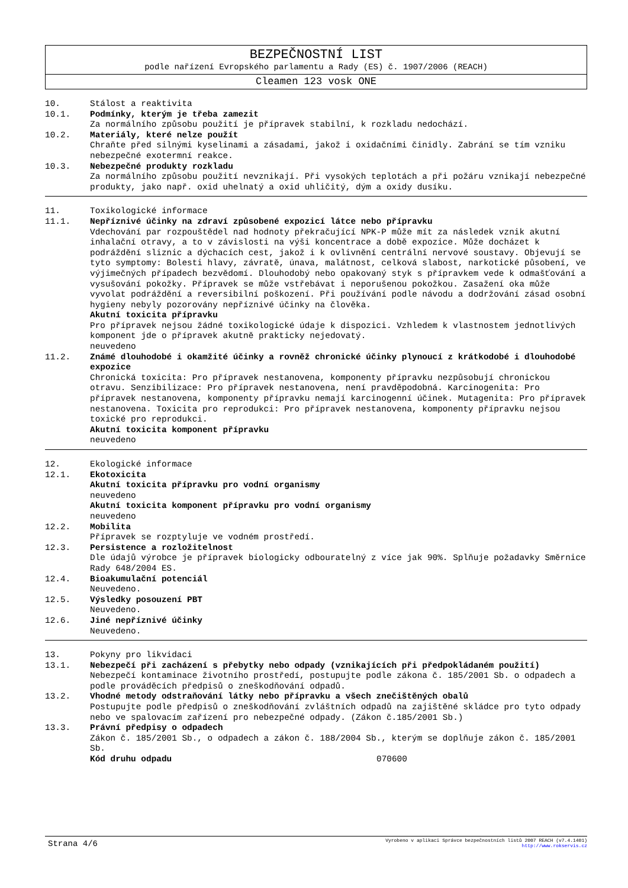BEZPEČNOSTNÍ LIST
podle nařízení Evropského parlamentu a Rady (ES) č. 1907/2006 (REACH)
Cleamen 123 vosk ONE
10. Stálost a reaktivita
10.1. Podmínky, kterým je třeba zamezit
Za normálního způsobu použití je přípravek stabilní, k rozkladu nedochází.
10.2. Materiály, které nelze použít
Chraňte před silnými kyselinami a zásadami, jakož i oxidačními činidly. Zabrání se tím vzniku nebezpečné exotermní reakce.
10.3. Nebezpečné produkty rozkladu
Za normálního způsobu použití nevznikají. Při vysokých teplotách a při požáru vznikají nebezpečné produkty, jako např. oxid uhelnatý a oxid uhličitý, dým a oxidy dusíku.
11. Toxikologické informace
11.1. Nepříznivé účinky na zdraví způsobené expozicí látce nebo přípravku
Vdechování par rozpouštědel nad hodnoty překračující NPK-P může mít za následek vznik akutní inhalační otravy, a to v závislosti na výši koncentrace a době expozice. Může docházet k podráždění sliznic a dýchacích cest, jakož i k ovlivnění centrální nervové soustavy. Objevují se tyto symptomy: Bolesti hlavy, závratě, únava, malátnost, celková slabost, narkotické působení, ve výjimečných případech bezvědomí. Dlouhodobý nebo opakovaný styk s přípravkem vede k odmašťování a vysušování pokožky. Přípravek se může vstřebávat i neporušenou pokožkou. Zasažení oka může vyvolat podráždění a reversibilní poškození. Při používání podle návodu a dodržování zásad osobní hygieny nebyly pozorovány nepříznivé účinky na člověka.
Akutní toxicita přípravku
Pro přípravek nejsou žádné toxikologické údaje k dispozici. Vzhledem k vlastnostem jednotlivých komponent jde o přípravek akutně prakticky nejedovatý.
neuvedeno
11.2. Známé dlouhodobé i okamžité účinky a rovněž chronické účinky plynoucí z krátkodobé i dlouhodobé expozice
Chronická toxicita: Pro přípravek nestanovena, komponenty přípravku nezpůsobují chronickou otravu. Senzibilizace: Pro přípravek nestanovena, není pravděpodobná. Karcinogenita: Pro přípravek nestanovena, komponenty přípravku nemají karcinogenní účinek. Mutagenita: Pro přípravek nestanovena. Toxicita pro reprodukci: Pro přípravek nestanovena, komponenty přípravku nejsou toxické pro reprodukci.
Akutní toxicita komponent přípravku
neuvedeno
12. Ekologické informace
12.1. Ekotoxicita
Akutní toxicita přípravku pro vodní organismy
neuvedeno
Akutní toxicita komponent přípravku pro vodní organismy
neuvedeno
12.2. Mobilita
Přípravek se rozptyluje ve vodném prostředí.
12.3. Persistence a rozložitelnost
Dle údajů výrobce je přípravek biologicky odbouratelný z více jak 90%. Splňuje požadavky Směrnice Rady 648/2004 ES.
12.4. Bioakumulační potenciál
Neuvedeno.
12.5. Výsledky posouzení PBT
Neuvedeno.
12.6. Jiné nepříznivé účinky
Neuvedeno.
13. Pokyny pro likvidaci
13.1. Nebezpečí při zacházení s přebytky nebo odpady (vznikajících při předpokládaném použití)
Nebezpečí kontaminace životního prostředí, postupujte podle zákona č. 185/2001 Sb. o odpadech a podle prováděcích předpisů o zneškodňování odpadů.
13.2. Vhodné metody odstraňování látky nebo přípravku a všech znečištěných obalů
Postupujte podle předpisů o zneškodňování zvláštních odpadů na zajištěné skládce pro tyto odpady nebo ve spalovacím zařízení pro nebezpečné odpady. (Zákon č.185/2001 Sb.)
13.3. Právní předpisy o odpadech
Zákon č. 185/2001 Sb., o odpadech a zákon č. 188/2004 Sb., kterým se doplňuje zákon č. 185/2001 Sb.
Kód druhu odpadu 070600
Strana 4/6
Vyrobeno v aplikaci Správce bezpečnostních listů 2007 REACH (v7.4.1401)
http://www.rokservis.cz